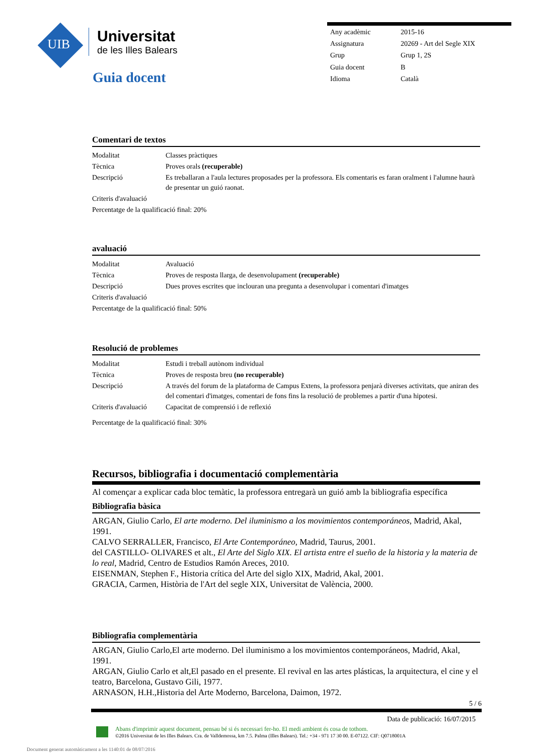UIB
Universitat
de les Illes Balears
Guia docent
| Any acadèmic | 2015-16 |
| Assignatura | 20269 - Art del Segle XIX |
| Grup | Grup 1, 2S |
| Guia docent | B |
| Idioma | Català |
Comentari de textos
| Modalitat | Classes pràctiques |
| Tècnica | Proves orals (recuperable) |
| Descripció | Es treballaran a l'aula lectures proposades per la professora. Els comentaris es faran oralment i l'alumne haurà de presentar un guió raonat. |
| Criteris d'avaluació | |
| Percentatge de la qualificació final: 20% | |
avaluació
| Modalitat | Avaluació |
| Tècnica | Proves de resposta llarga, de desenvolupament (recuperable) |
| Descripció | Dues proves escrites que inclouran una pregunta a desenvolupar i comentari d'imatges |
| Criteris d'avaluació | |
| Percentatge de la qualificació final: 50% | |
Resolució de problemes
| Modalitat | Estudi i treball autònom individual |
| Tècnica | Proves de resposta breu (no recuperable) |
| Descripció | A través del forum de la plataforma de Campus Extens, la professora penjarà diverses activitats, que aniran des del comentari d'imatges, comentari de fons fins la resolució de problemes a partir d'una hipotesi. |
| Criteris d'avaluació | Capacitat de comprensió i de reflexió |
| Percentatge de la qualificació final: 30% | |
Recursos, bibliografia i documentació complementària
Al començar a explicar cada bloc temàtic, la professora entregarà un guió amb la bibliografia específica
Bibliografia bàsica
ARGAN, Giulio Carlo, El arte moderno. Del iluminismo a los movimientos contemporáneos, Madrid, Akal, 1991.
CALVO SERRALLER, Francisco, El Arte Contemporáneo, Madrid, Taurus, 2001.
del CASTILLO- OLIVARES et alt., El Arte del Siglo XIX. El artista entre el sueño de la historia y la materia de lo real, Madrid, Centro de Estudios Ramón Areces, 2010.
EISENMAN, Stephen F., Historia crítica del Arte del siglo XIX, Madrid, Akal, 2001.
GRACIA, Carmen, Història de l'Art del segle XIX, Universitat de València, 2000.
Bibliografia complementària
ARGAN, Giulio Carlo,El arte moderno. Del iluminismo a los movimientos contemporáneos, Madrid, Akal, 1991.
ARGAN, Giulio Carlo et alt,El pasado en el presente. El revival en las artes plásticas, la arquitectura, el cine y el teatro, Barcelona, Gustavo Gili, 1977.
ARNASON, H.H.,Historia del Arte Moderno, Barcelona, Daimon, 1972.
5 / 6
Data de publicació: 16/07/2015
Abans d'imprimir aquest document, pensau bé si és necessari fer-ho. El medi ambient és cosa de tothom.
©2016 Universitat de les Illes Balears. Cra. de Valldemossa, km 7.5. Palma (Illes Balears). Tel.: +34 - 971 17 30 00. E-07122. CIF: Q0718001A
Document generat automàticament a les 1140:01 de 08/07/2016